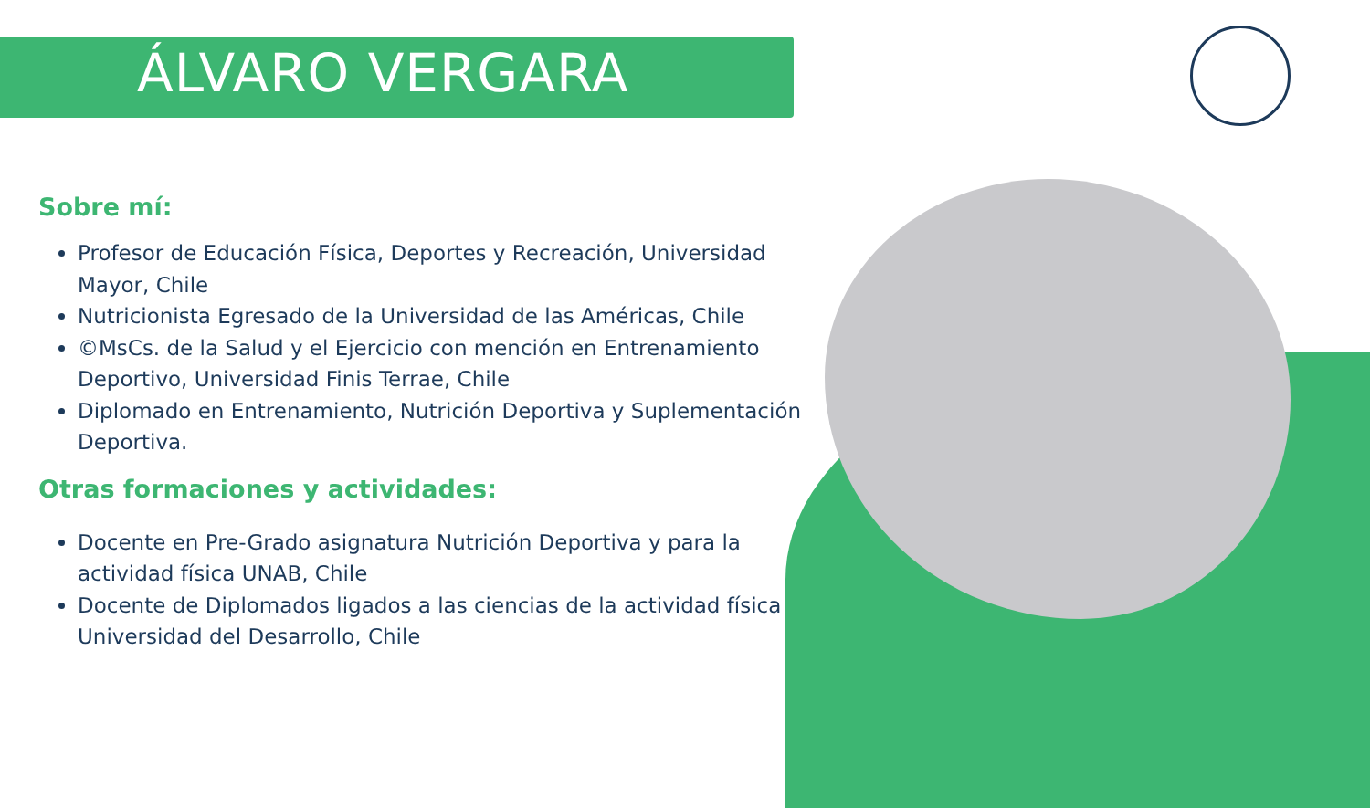ÁLVARO VERGARA
Sobre mí:
Profesor de Educación Física, Deportes y Recreación, Universidad Mayor, Chile
Nutricionista Egresado de la Universidad de las Américas, Chile
©MsCs. de la Salud y el Ejercicio con mención en Entrenamiento Deportivo, Universidad Finis Terrae, Chile
Diplomado en Entrenamiento, Nutrición Deportiva y Suplementación Deportiva.
Otras formaciones y actividades:
Docente en Pre-Grado asignatura Nutrición Deportiva y para la actividad física UNAB, Chile
Docente de Diplomados ligados a las ciencias de la actividad física Universidad del Desarrollo, Chile